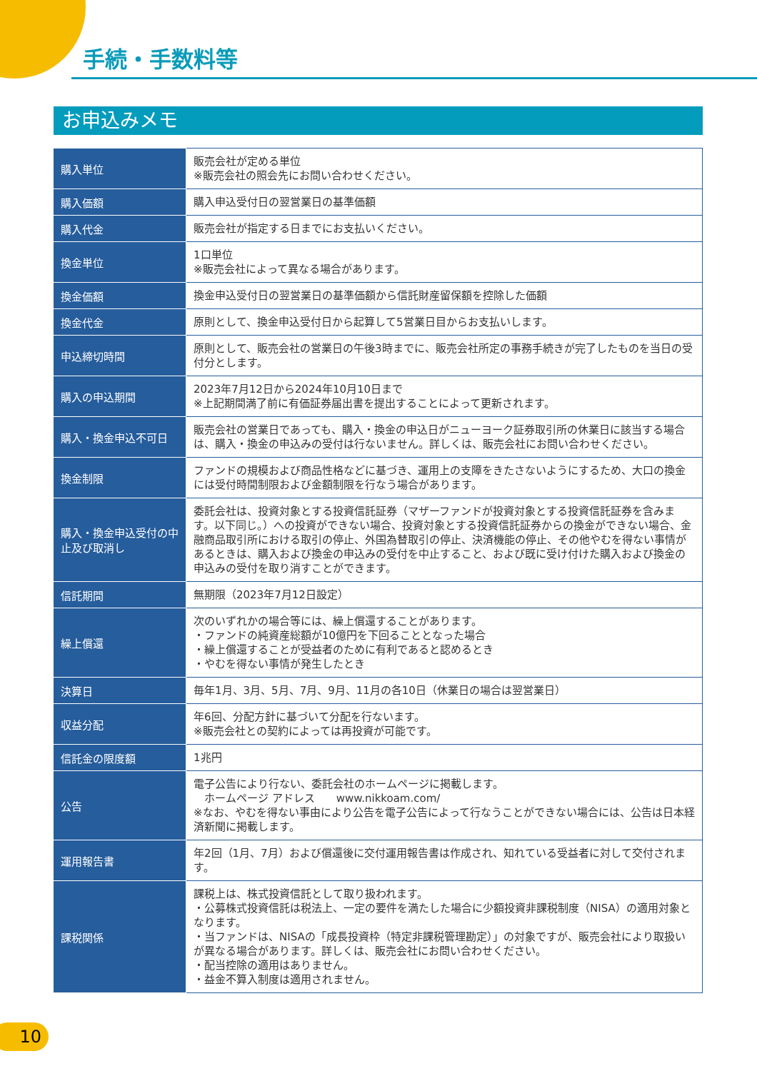手続・手数料等
お申込みメモ
| 購入単位 | 販売会社が定める単位 ※販売会社の照会先にお問い合わせください。 |
| 購入価額 | 購入申込受付日の翌営業日の基準価額 |
| 購入代金 | 販売会社が指定する日までにお支払いください。 |
| 換金単位 | 1口単位 ※販売会社によって異なる場合があります。 |
| 換金価額 | 換金申込受付日の翌営業日の基準価額から信託財産留保額を控除した価額 |
| 換金代金 | 原則として、換金申込受付日から起算して5営業日目からお支払いします。 |
| 申込締切時間 | 原則として、販売会社の営業日の午後3時までに、販売会社所定の事務手続きが完了したものを当日の受付分とします。 |
| 購入の申込期間 | 2023年7月12日から2024年10月10日まで ※上記期間満了前に有価証券届出書を提出することによって更新されます。 |
| 購入・換金申込不可日 | 販売会社の営業日であっても、購入・換金の申込日がニューヨーク証券取引所の休業日に該当する場合は、購入・換金の申込みの受付は行ないません。詳しくは、販売会社にお問い合わせください。 |
| 換金制限 | ファンドの規模および商品性格などに基づき、運用上の支障をきたさないようにするため、大口の換金には受付時間制限および金額制限を行なう場合があります。 |
| 購入・換金申込受付の中止及び取消し | 委託会社は、投資対象とする投資信託証券（マザーファンドが投資対象とする投資信託証券を含みます。以下同じ。）への投資ができない場合、投資対象とする投資信託証券からの換金ができない場合、金融商品取引所における取引の停止、外国為替取引の停止、決済機能の停止、その他やむを得ない事情があるときは、購入および換金の申込みの受付を中止すること、および既に受け付けた購入および換金の申込みの受付を取り消すことができます。 |
| 信託期間 | 無期限（2023年7月12日設定） |
| 繰上償還 | 次のいずれかの場合等には、繰上償還することがあります。 ・ファンドの純資産総額が10億円を下回ることとなった場合 ・繰上償還することが受益者のために有利であると認めるとき ・やむを得ない事情が発生したとき |
| 決算日 | 毎年1月、3月、5月、7月、9月、11月の各10日（休業日の場合は翌営業日） |
| 収益分配 | 年6回、分配方針に基づいて分配を行ないます。 ※販売会社との契約によっては再投資が可能です。 |
| 信託金の限度額 | 1兆円 |
| 公告 | 電子公告により行ない、委託会社のホームページに掲載します。 ホームページ アドレス www.nikkoam.com/ ※なお、やむを得ない事由により公告を電子公告によって行なうことができない場合には、公告は日本経済新聞に掲載します。 |
| 運用報告書 | 年2回（1月、7月）および償還後に交付運用報告書は作成され、知れている受益者に対して交付されます。 |
| 課税関係 | 課税上は、株式投資信託として取り扱われます。 ・公募株式投資信託は税法上、一定の要件を満たした場合に少額投資非課税制度（NISA）の適用対象となります。 ・当ファンドは、NISAの「成長投資枠（特定非課税管理勘定）」の対象ですが、販売会社により取扱いが異なる場合があります。詳しくは、販売会社にお問い合わせください。 ・配当控除の適用はありません。 ・益金不算入制度は適用されません。 |
10